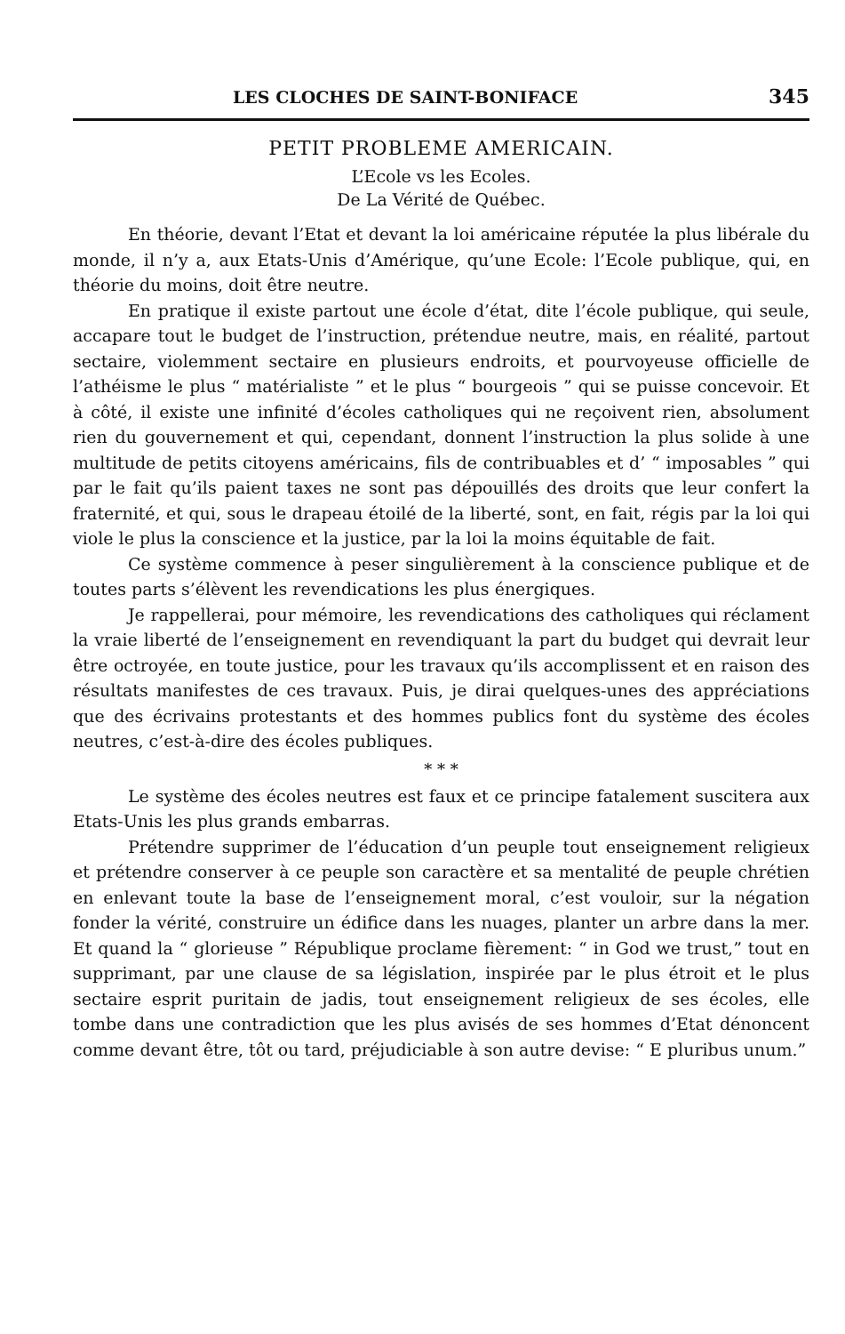LES CLOCHES DE SAINT-BONIFACE 345
PETIT PROBLEME AMERICAIN.
L’Ecole vs les Ecoles.
De La Vérité de Québec.
En théorie, devant l’Etat et devant la loi américaine réputée la plus libérale du monde, il n’y a, aux Etats-Unis d’Amérique, qu’une Ecole: l’Ecole publique, qui, en théorie du moins, doit être neutre.
En pratique il existe partout une école d’état, dite l’école publique, qui seule, accapare tout le budget de l’instruction, prétendue neutre, mais, en réalité, partout sectaire, violemment sectaire en plusieurs endroits, et pourvoyeuse officielle de l’athéisme le plus “ matérialiste ” et le plus “ bourgeois ” qui se puisse concevoir. Et à côté, il existe une infinité d’écoles catholiques qui ne reçoivent rien, absolument rien du gouvernement et qui, cependant, donnent l’instruction la plus solide à une multitude de petits citoyens américains, fils de contribuables et d’ “ imposables ” qui par le fait qu’ils paient taxes ne sont pas dépouillés des droits que leur confert la fraternité, et qui, sous le drapeau étoilé de la liberté, sont, en fait, régis par la loi qui viole le plus la conscience et la justice, par la loi la moins équitable de fait.
Ce système commence à peser singulièrement à la conscience publique et de toutes parts s’élèvent les revendications les plus énergiques.
Je rappellerai, pour mémoire, les revendications des catholiques qui réclament la vraie liberté de l’enseignement en revendiquant la part du budget qui devrait leur être octroyée, en toute justice, pour les travaux qu’ils accomplissent et en raison des résultats manifestes de ces travaux. Puis, je dirai quelques-unes des appréciations que des écrivains protestants et des hommes publics font du système des écoles neutres, c’est-à-dire des écoles publiques.
* * *
Le système des écoles neutres est faux et ce principe fatalement suscitera aux Etats-Unis les plus grands embarras.
Prétendre supprimer de l’éducation d’un peuple tout enseignement religieux et prétendre conserver à ce peuple son caractère et sa mentalité de peuple chrétien en enlevant toute la base de l’enseignement moral, c’est vouloir, sur la négation fonder la vérité, construire un édifice dans les nuages, planter un arbre dans la mer. Et quand la “ glorieuse ” République proclame fièrement: “ in God we trust,” tout en supprimant, par une clause de sa législation, inspirée par le plus étroit et le plus sectaire esprit puritain de jadis, tout enseignement religieux de ses écoles, elle tombe dans une contradiction que les plus avisés de ses hommes d’Etat dénoncent comme devant être, tôt ou tard, préjudiciable à son autre devise: “ E pluribus unum.”